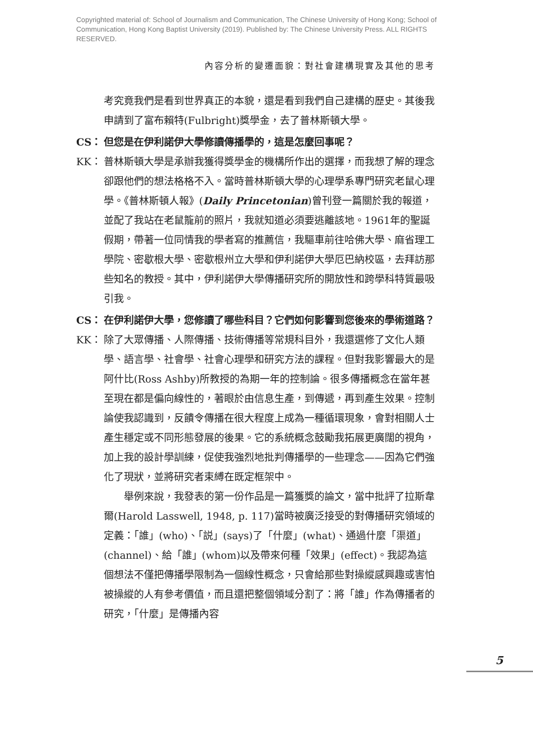Copyrighted material of: School of Journalism and Communication, The Chinese University of Hong Kong; School of Communication, Hong Kong Baptist University (2019). Published by: The Chinese University Press. ALL RIGHTS RESERVED.
內容分析的變遷面貌：對社會建構現實及其他的思考
考究竟我們是看到世界真正的本貌，還是看到我們自己建構的歷史。其後我申請到了富布賴特(Fulbright)獎學金，去了普林斯頓大學。
CS： 但您是在伊利諾伊大學修讀傳播學的，這是怎麼回事呢？
KK： 普林斯頓大學是承辦我獲得獎學金的機構所作出的選擇，而我想了解的理念卻跟他們的想法格格不入。當時普林斯頓大學的心理學系專門研究老鼠心理學。《普林斯頓人報》(Daily Princetonian)曾刊登一篇關於我的報道，並配了我站在老鼠籠前的照片，我就知道必須要逃離該地。1961年的聖誕假期，帶著一位同情我的學者寫的推薦信，我驅車前往哈佛大學、麻省理工學院、密歇根大學、密歇根州立大學和伊利諾伊大學厄巴納校區，去拜訪那些知名的教授。其中，伊利諾伊大學傳播研究所的開放性和跨學科特質最吸引我。
CS： 在伊利諾伊大學，您修讀了哪些科目？它們如何影響到您後來的學術道路？
KK： 除了大眾傳播、人際傳播、技術傳播等常規科目外，我還選修了文化人類學、語言學、社會學、社會心理學和研究方法的課程。但對我影響最大的是阿什比(Ross Ashby)所教授的為期一年的控制論。很多傳播概念在當年甚至現在都是偏向線性的，著眼於由信息生產，到傳遞，再到產生效果。控制論使我認識到，反饋令傳播在很大程度上成為一種循環現象，會對相關人士產生穩定或不同形態發展的後果。它的系統概念鼓勵我拓展更廣闊的視角，加上我的設計學訓練，促使我強烈地批判傳播學的一些理念——因為它們強化了現狀，並將研究者束縛在既定框架中。
舉例來說，我發表的第一份作品是一篇獲獎的論文，當中批評了拉斯韋爾(Harold Lasswell, 1948, p. 117)當時被廣泛接受的對傳播研究領域的定義：「誰」(who)、「説」(says)了「什麼」(what)、通過什麼「渠道」(channel)、給「誰」(whom)以及帶來何種「效果」(effect)。我認為這個想法不僅把傳播學限制為一個線性概念，只會給那些對操縱感興趣或害怕被操縱的人有參考價值，而且還把整個領域分割了：將「誰」作為傳播者的研究，「什麼」是傳播內容
5